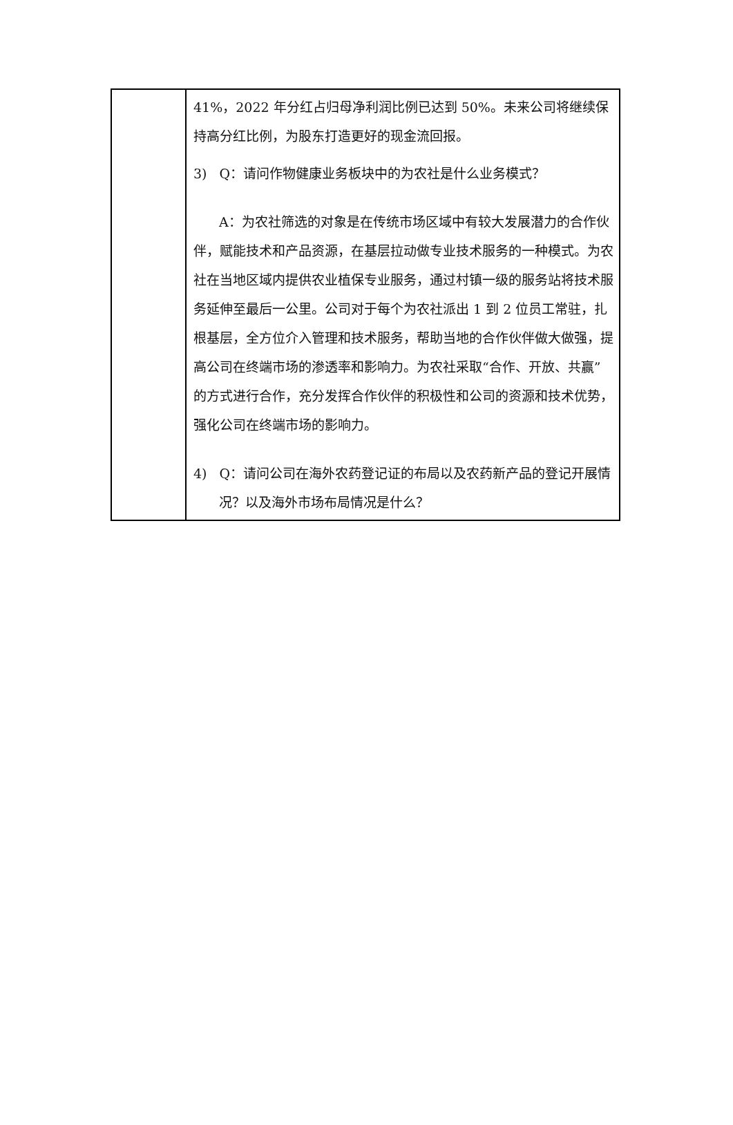| | 41%，2022 年分红占归母净利润比例已达到 50%。未来公司将继续保持高分红比例，为股东打造更好的现金流回报。 3) Q：请问作物健康业务板块中的为农社是什么业务模式？ A：为农社筛选的对象是在传统市场区域中有较大发展潜力的合作伙伴，赋能技术和产品资源，在基层拉动做专业技术服务的一种模式。为农社在当地区域内提供农业植保专业服务，通过村镇一级的服务站将技术服务延伸至最后一公里。公司对于每个为农社派出 1 到 2 位员工常驻，扎根基层，全方位介入管理和技术服务，帮助当地的合作伙伴做大做强，提高公司在终端市场的渗透率和影响力。为农社采取“合作、开放、共赢”的方式进行合作，充分发挥合作伙伴的积极性和公司的资源和技术优势，强化公司在终端市场的影响力。 4) Q：请问公司在海外农药登记证的布局以及农药新产品的登记开展情况？以及海外市场布局情况是什么？ |